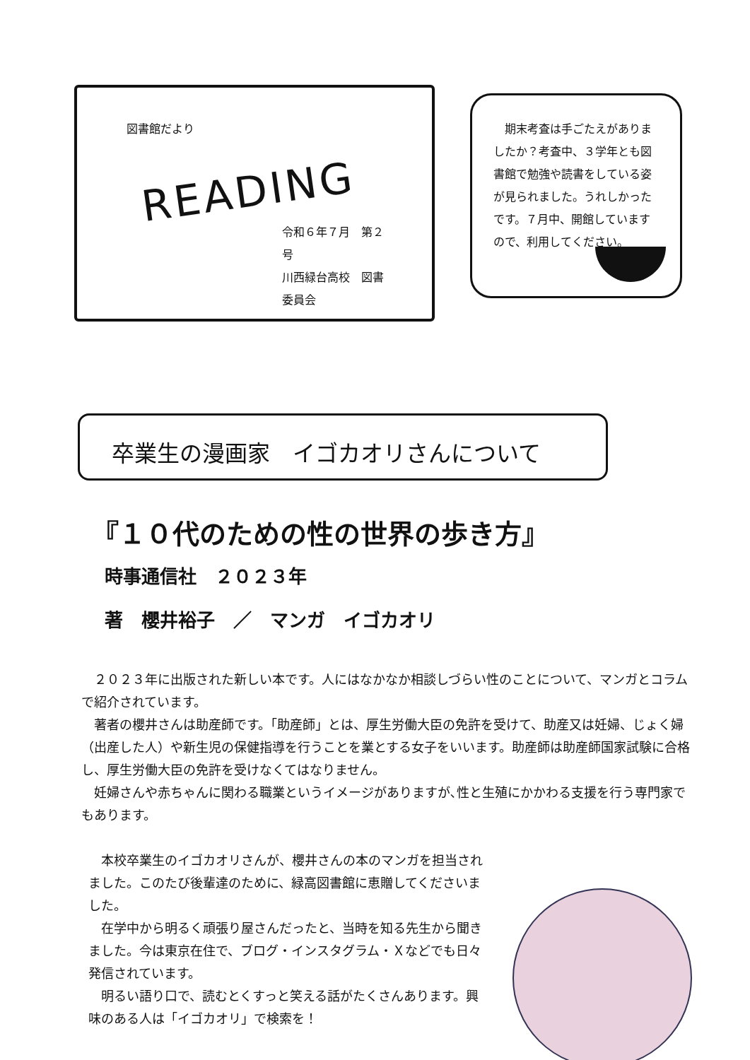図書館だより
READING
令和６年７月　第２号
川西緑台高校　図書委員会
　期末考査は手ごたえがありましたか？考査中、３学年とも図書館で勉強や読書をしている姿が見られました。うれしかったです。７月中、開館していますので、利用してください。
卒業生の漫画家　イゴカオリさんについて
『１０代のための性の世界の歩き方』
時事通信社　２０２３年
著　櫻井裕子　／　マンガ　イゴカオリ
　２０２３年に出版された新しい本です。人にはなかなか相談しづらい性のことについて、マンガとコラムで紹介されています。
　著者の櫻井さんは助産師です。「助産師」とは、厚生労働大臣の免許を受けて、助産又は妊婦、じょく婦（出産した人）や新生児の保健指導を行うことを業とする女子をいいます。助産師は助産師国家試験に合格し、厚生労働大臣の免許を受けなくてはなりません。
　妊婦さんや赤ちゃんに関わる職業というイメージがありますが､性と生殖にかかわる支援を行う専門家でもあります。
　本校卒業生のイゴカオリさんが、櫻井さんの本のマンガを担当されました。このたび後輩達のために、緑高図書館に恵贈してくださいました。
　在学中から明るく頑張り屋さんだったと、当時を知る先生から聞きました。今は東京在住で、ブログ・インスタグラム・Ｘなどでも日々発信されています。
　明るい語り口で、読むとくすっと笑える話がたくさんあります。興味のある人は「イゴカオリ」で検索を！